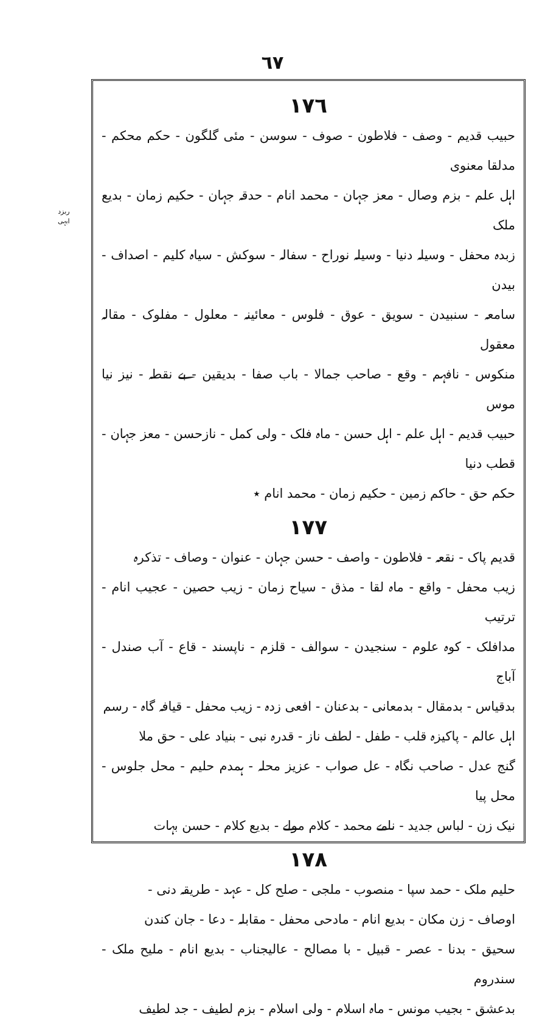٦٧
ربزد
ابہی
١٧٦
حبیب قدیم - وصف - فلاطون - صوف - سوسن - مئی گلگون - حکم محکم - مدلقا معنوی
اہل علم - بزم وصال - معز جہان - محمد انام - حدقہ جہان - حکیم زمان - بدیع ملک
زبدہ محفل - وسیلہ دنیا - وسیلہ نوراح - سفالہ - سوکش - سیاہ کلیم - اصداف - بیدن
سامعہ - سنبیدن - سویق - عوق - فلوس - معائینہ - معلول - مفلوک - مقالہ معقول
منکوس - نافہم - وقع - صاحب جمالا - باب صفا - بدیقین - بے نقطہ - نیز نیا موس
حبیب قدیم - اہل علم - اہل حسن - ماہ فلک - ولی کمل - نازحسن - معز جہان - قطب دنیا
حکم حق - حاکم زمین - حکیم زمان - محمد انام ٭
١٧٧
قدیم پاک - نقعہ - فلاطون - واصف - حسن جہان - عنوان - وصاف - تذکرہ
زیب محفل - واقع - ماہ لقا - مذق - سیاح زمان - زیب حصین - عجیب انام - ترتیب
مدافلک - کوہ علوم - سنجیدن - سوالف - قلزم - ناپسند - قاع - آب صندل - آباج
بدقیاس - بدمقال - بدمعانی - بدعنان - افعی زدہ - زیب محفل - قیافہ گاہ - رسم
اہل عالم - پاکیزہ قلب - طفل - لطف ناز - قدرہ نبی - بنیاد علی - حق ملا
گنج عدل - صاحب نگاہ - عل صواب - عزیز محلہ - ہمدم حلیم - محل جلوس - محل پیا
نیک زن - لباس جدید - نامے محمد - کلام مولے - بدیع کلام - حسن بہات
١٧٨
حلیم ملک - حمد سپا - منصوب - ملجی - صلح کل - عہد - طریقہ دنی -
اوصاف - زن مکان - بدیع انام - مادحی محفل - مقابلہ - دعا - جان کندن
سحیق - بدنا - عصر - قبیل - با مصالح - عالیجناب - بدیع انام - ملیح ملک - سندروم
بدعشق - بجیب مونس - ماہ اسلام - ولی اسلام - بزم لطیف - جد لطیف